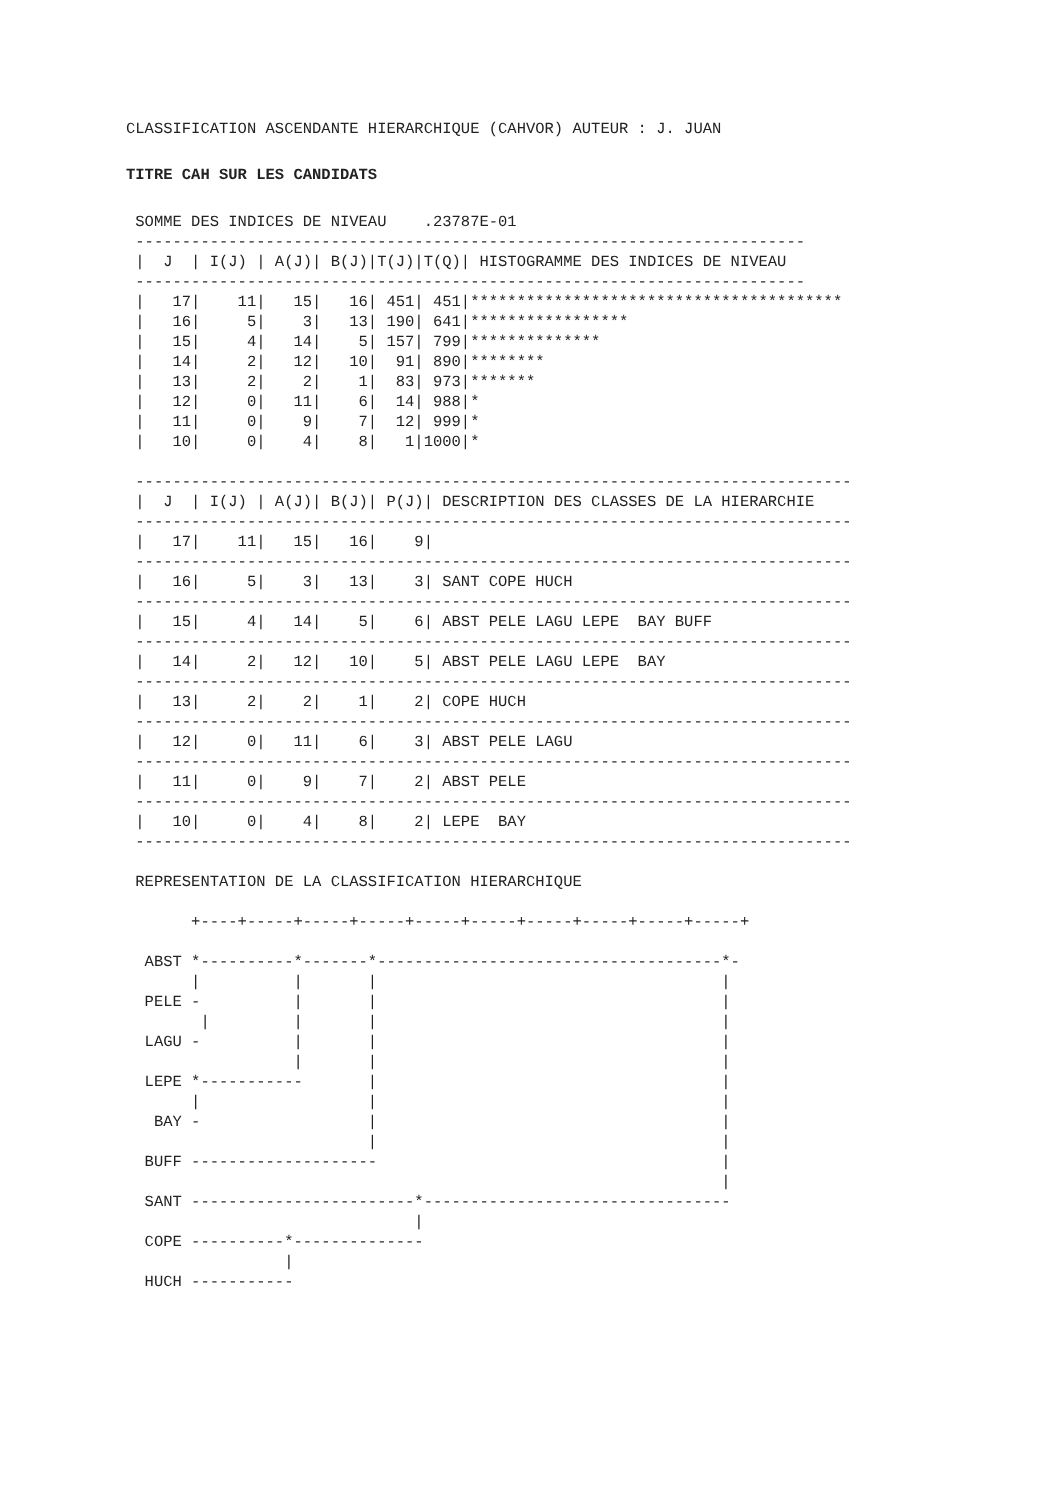CLASSIFICATION ASCENDANTE HIERARCHIQUE (CAHVOR) AUTEUR : J. JUAN
TITRE CAH SUR LES CANDIDATS
 SOMME DES INDICES DE NIVEAU    .23787E-01
 ------------------------------------------------------------------------
 |  J  | I(J) | A(J)| B(J)|T(J)|T(Q)| HISTOGRAMME DES INDICES DE NIVEAU
 ------------------------------------------------------------------------
 |   17|    11|   15|   16| 451| 451|****************************************
 |   16|     5|    3|   13| 190| 641|*****************
 |   15|     4|   14|    5| 157| 799|**************
 |   14|     2|   12|   10|  91| 890|********
 |   13|     2|    2|    1|  83| 973|*******
 |   12|     0|   11|    6|  14| 988|*
 |   11|     0|    9|    7|  12| 999|*
 |   10|     0|    4|    8|   1|1000|*

 -----------------------------------------------------------------------------
 |  J  | I(J) | A(J)| B(J)| P(J)| DESCRIPTION DES CLASSES DE LA HIERARCHIE
 -----------------------------------------------------------------------------
 |   17|    11|   15|   16|    9|
 -----------------------------------------------------------------------------
 |   16|     5|    3|   13|    3| SANT COPE HUCH
 -----------------------------------------------------------------------------
 |   15|     4|   14|    5|    6| ABST PELE LAGU LEPE  BAY BUFF
 -----------------------------------------------------------------------------
 |   14|     2|   12|   10|    5| ABST PELE LAGU LEPE  BAY
 -----------------------------------------------------------------------------
 |   13|     2|    2|    1|    2| COPE HUCH
 -----------------------------------------------------------------------------
 |   12|     0|   11|    6|    3| ABST PELE LAGU
 -----------------------------------------------------------------------------
 |   11|     0|    9|    7|    2| ABST PELE
 -----------------------------------------------------------------------------
 |   10|     0|    4|    8|    2| LEPE  BAY
 -----------------------------------------------------------------------------

 REPRESENTATION DE LA CLASSIFICATION HIERARCHIQUE

       +----+-----+-----+-----+-----+-----+-----+-----+-----+-----+

  ABST *----------*-------*-------------------------------------*-
       |          |       |                                     |
  PELE -          |       |                                     |
        |         |       |                                     |
  LAGU -          |       |                                     |
                  |       |                                     |
  LEPE *-----------       |                                     |
       |                  |                                     |
   BAY -                  |                                     |
                          |                                     |
  BUFF --------------------                                     |
                                                                |
  SANT ------------------------*---------------------------------
                               |
  COPE ----------*--------------
                 |
  HUCH -----------